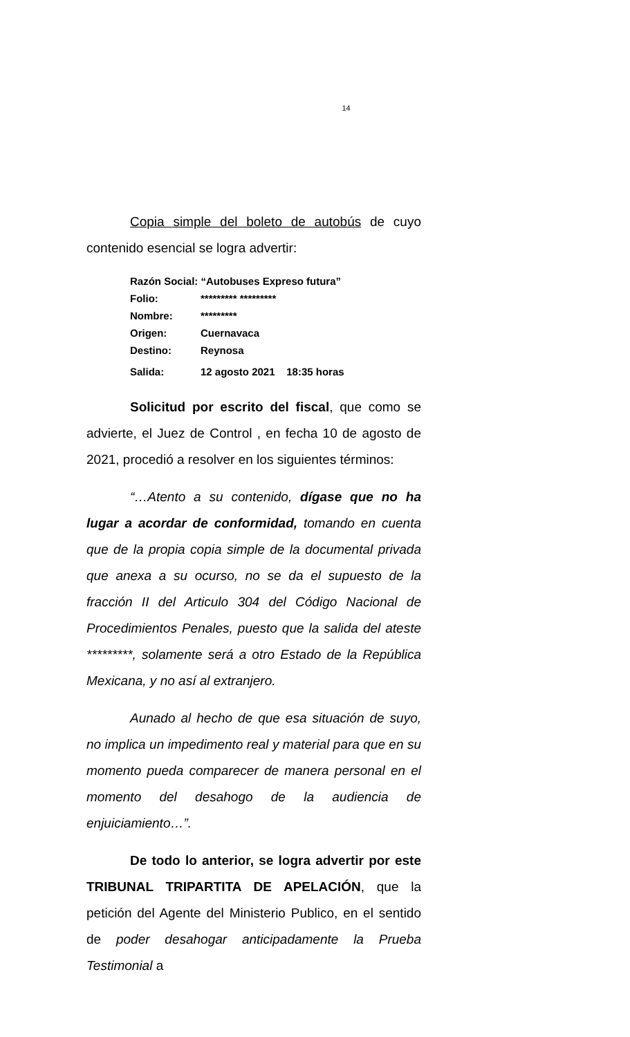14
Copia simple del boleto de autobús de cuyo contenido esencial se logra advertir:
Razón Social: “Autobuses Expreso futura”
Folio: ********* *********
Nombre: *********
Origen: Cuernavaca
Destino: Reynosa
Salida: 12 agosto 2021 18:35 horas
Solicitud por escrito del fiscal, que como se advierte, el Juez de Control , en fecha 10 de agosto de 2021, procedió a resolver en los siguientes términos:
“…Atento a su contenido, dígase que no ha lugar a acordar de conformidad, tomando en cuenta que de la propia copia simple de la documental privada que anexa a su ocurso, no se da el supuesto de la fracción II del Articulo 304 del Código Nacional de Procedimientos Penales, puesto que la salida del ateste *********, solamente será a otro Estado de la República Mexicana, y no así al extranjero.
Aunado al hecho de que esa situación de suyo, no implica un impedimento real y material para que en su momento pueda comparecer de manera personal en el momento del desahogo de la audiencia de enjuiciamiento…”.
De todo lo anterior, se logra advertir por este TRIBUNAL TRIPARTITA DE APELACIÓN, que la petición del Agente del Ministerio Publico, en el sentido de poder desahogar anticipadamente la Prueba Testimonial a